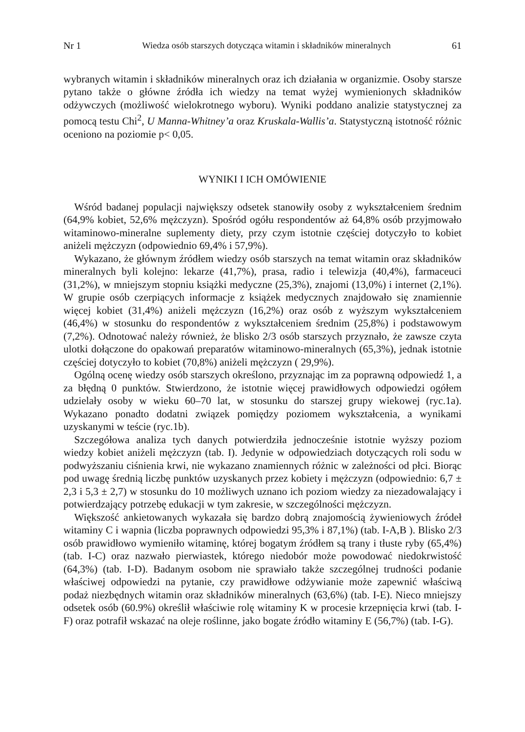Nr 1 Wiedza osób starszych dotycząca witamin i składników mineralnych 61
wybranych witamin i składników mineralnych oraz ich działania w organizmie. Osoby starsze pytano także o główne źródła ich wiedzy na temat wyżej wymienionych składników odżywczych (możliwość wielokrotnego wyboru). Wyniki poddano analizie statystycznej za pomocą testu Chi<sup>2</sup>, U Manna-Whitney’a oraz Kruskala-Wallis’a. Statystyczną istotność różnic oceniono na poziomie p< 0,05.
WYNIKI I ICH OMÓWIENIE
Wśród badanej populacji największy odsetek stanowiły osoby z wykształceniem średnim (64,9% kobiet, 52,6% mężczyzn). Spośród ogółu respondentów aż 64,8% osób przyjmowało witaminowo-mineralne suplementy diety, przy czym istotnie częściej dotyczyło to kobiet aniżeli mężczyzn (odpowiednio 69,4% i 57,9%).
Wykazano, że głównym źródłem wiedzy osób starszych na temat witamin oraz składników mineralnych byli kolejno: lekarze (41,7%), prasa, radio i telewizja (40,4%), farmaceuci (31,2%), w mniejszym stopniu książki medyczne (25,3%), znajomi (13,0%) i internet (2,1%). W grupie osób czerpiących informacje z książek medycznych znajdowało się znamiennie więcej kobiet (31,4%) aniżeli mężczyzn (16,2%) oraz osób z wyższym wykształceniem (46,4%) w stosunku do respondentów z wykształceniem średnim (25,8%) i podstawowym (7,2%). Odnotować należy również, że blisko 2/3 osób starszych przyznało, że zawsze czyta ulotki dołączone do opakowań preparatów witaminowo-mineralnych (65,3%), jednak istotnie częściej dotyczyło to kobiet (70,8%) aniżeli mężczyzn ( 29,9%).
Ogólną ocenę wiedzy osób starszych określono, przyznając im za poprawną odpowiedź 1, a za błędną 0 punktów. Stwierdzono, że istotnie więcej prawidłowych odpowiedzi ogółem udzielały osoby w wieku 60–70 lat, w stosunku do starszej grupy wiekowej (ryc.1a). Wykazano ponadto dodatni związek pomiędzy poziomem wykształcenia, a wynikami uzyskanymi w teście (ryc.1b).
Szczegółowa analiza tych danych potwierdziła jednocześnie istotnie wyższy poziom wiedzy kobiet aniżeli mężczyzn (tab. I). Jedynie w odpowiedziach dotyczących roli sodu w podwyższaniu ciśnienia krwi, nie wykazano znamiennych różnic w zależności od płci. Biorąc pod uwagę średnią liczbę punktów uzyskanych przez kobiety i mężczyzn (odpowiednio: 6,7 ± 2,3 i 5,3 ± 2,7) w stosunku do 10 możliwych uznano ich poziom wiedzy za niezadowalający i potwierdzający potrzebę edukacji w tym zakresie, w szczególności mężczyzn.
Większość ankietowanych wykazała się bardzo dobrą znajomością żywieniowych źródeł witaminy C i wapnia (liczba poprawnych odpowiedzi 95,3% i 87,1%) (tab. I-A,B ). Blisko 2/3 osób prawidłowo wymieniło witaminę, której bogatym źródłem są trany i tłuste ryby (65,4%) (tab. I-C) oraz nazwało pierwiastek, którego niedobór może powodować niedokrwistość (64,3%) (tab. I-D). Badanym osobom nie sprawiało także szczególnej trudności podanie właściwej odpowiedzi na pytanie, czy prawidłowe odżywianie może zapewnić właściwą podaż niezbędnych witamin oraz składników mineralnych (63,6%) (tab. I-E). Nieco mniejszy odsetek osób (60.9%) określił właściwie rolę witaminy K w procesie krzepnięcia krwi (tab. I-F) oraz potrafił wskazać na oleje roślinne, jako bogate źródło witaminy E (56,7%) (tab. I-G).